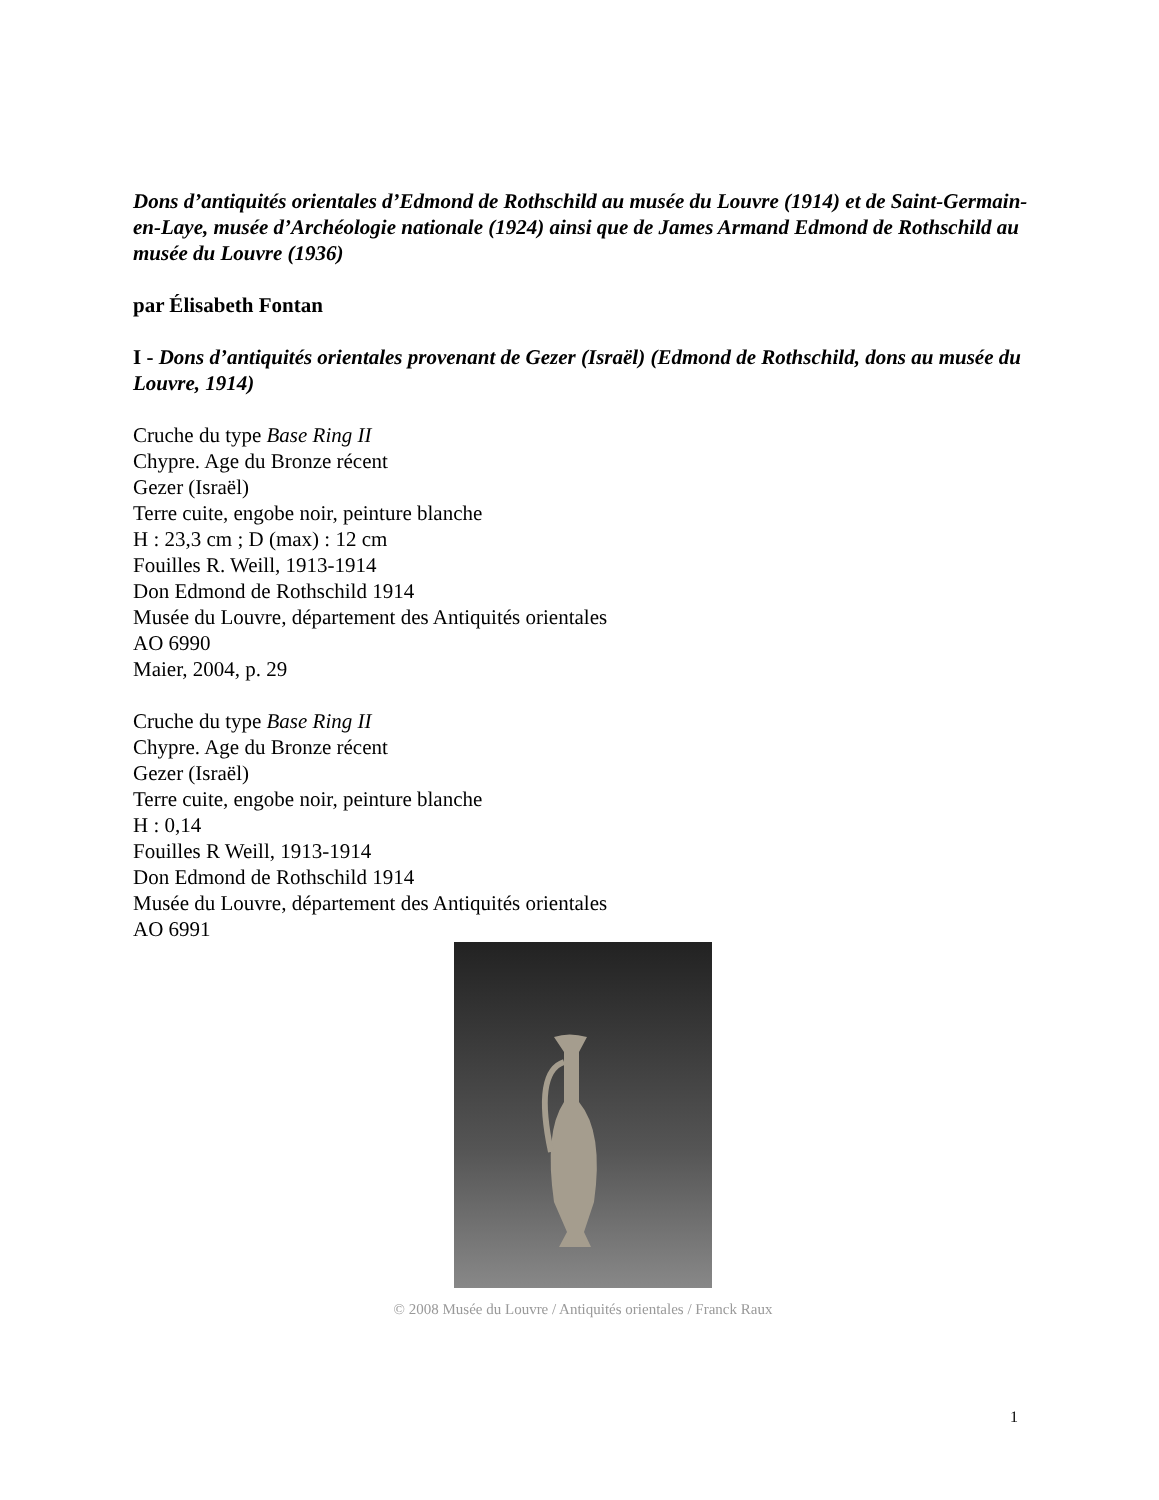Dons d’antiquités orientales d’Edmond de Rothschild au musée du Louvre (1914) et de Saint-Germain-en-Laye, musée d’Archéologie nationale (1924) ainsi que de James Armand Edmond de Rothschild au musée du Louvre (1936)
par Élisabeth Fontan
I - Dons d’antiquités orientales provenant de Gezer (Israël) (Edmond de Rothschild, dons au musée du Louvre, 1914)
Cruche du type Base Ring II
Chypre. Age du Bronze récent
Gezer (Israël)
Terre cuite, engobe noir, peinture blanche
H : 23,3 cm ; D (max) : 12 cm
Fouilles R. Weill, 1913-1914
Don Edmond de Rothschild 1914
Musée du Louvre, département des Antiquités orientales
AO 6990
Maier, 2004, p. 29
Cruche du type Base Ring II
Chypre. Age du Bronze récent
Gezer (Israël)
Terre cuite, engobe noir, peinture blanche
H : 0,14
Fouilles R Weill, 1913-1914
Don Edmond de Rothschild 1914
Musée du Louvre, département des Antiquités orientales
AO 6991
© 2008 Musée du Louvre / Antiquités orientales / Franck Raux
1